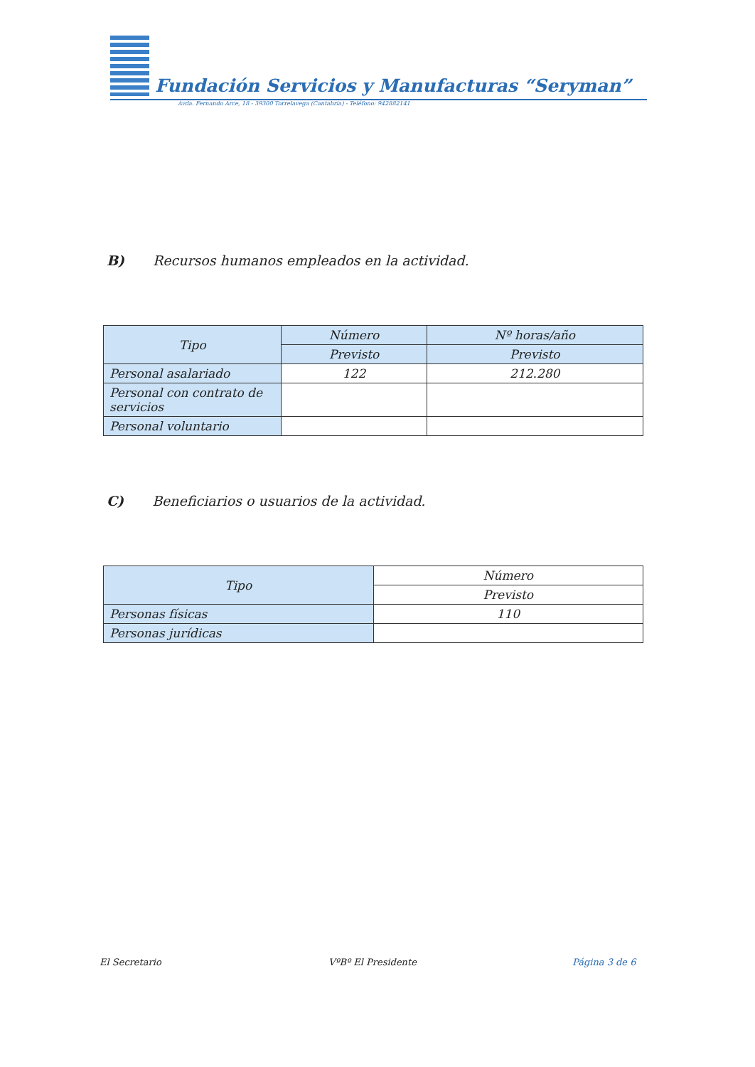Fundación Servicios y Manufacturas “Seryman”
Avda. Fernando Arce, 18 - 39300 Torrelavega (Cantabria) - Teléfono: 942882141
B) Recursos humanos empleados en la actividad.
| Tipo | Número | Nº horas/año |
| --- | --- | --- |
| | Previsto | Previsto |
| Personal asalariado | 122 | 212.280 |
| Personal con contrato de servicios | | |
| Personal voluntario | | |
C) Beneficiarios o usuarios de la actividad.
| Tipo | Número |
| --- | --- |
| | Previsto |
| Personas físicas | 110 |
| Personas jurídicas | |
El Secretario VºBº El Presidente Página 3 de 6